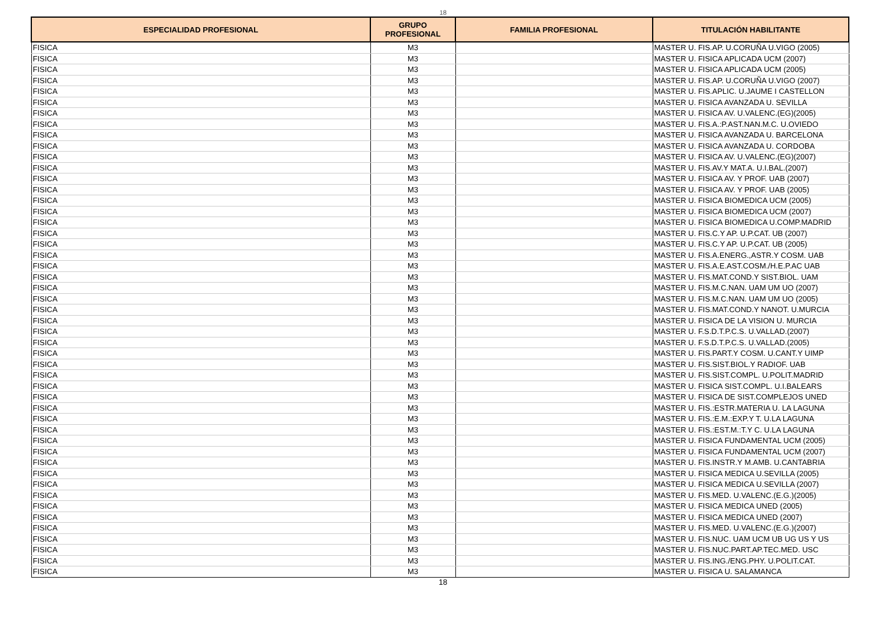18
| ESPECIALIDAD PROFESIONAL | GRUPO PROFESIONAL | FAMILIA PROFESIONAL | TITULACIÓN HABILITANTE |
| --- | --- | --- | --- |
| FISICA | M3 | | MASTER U. FIS.AP. U.CORUÑA U.VIGO (2005) |
| FISICA | M3 | | MASTER U. FISICA APLICADA UCM (2007) |
| FISICA | M3 | | MASTER U. FISICA APLICADA UCM (2005) |
| FISICA | M3 | | MASTER U. FIS.AP. U.CORUÑA U.VIGO (2007) |
| FISICA | M3 | | MASTER U. FIS.APLIC. U.JAUME I CASTELLON |
| FISICA | M3 | | MASTER U. FISICA AVANZADA U. SEVILLA |
| FISICA | M3 | | MASTER U. FISICA AV. U.VALENC.(EG)(2005) |
| FISICA | M3 | | MASTER U. FIS.A.:P.AST.NAN.M.C. U.OVIEDO |
| FISICA | M3 | | MASTER U. FISICA AVANZADA U. BARCELONA |
| FISICA | M3 | | MASTER U. FISICA AVANZADA U. CORDOBA |
| FISICA | M3 | | MASTER U. FISICA AV. U.VALENC.(EG)(2007) |
| FISICA | M3 | | MASTER U. FIS.AV.Y MAT.A. U.I.BAL.(2007) |
| FISICA | M3 | | MASTER U. FISICA AV. Y PROF. UAB (2007) |
| FISICA | M3 | | MASTER U. FISICA AV. Y PROF. UAB (2005) |
| FISICA | M3 | | MASTER U. FISICA BIOMEDICA UCM (2005) |
| FISICA | M3 | | MASTER U. FISICA BIOMEDICA UCM (2007) |
| FISICA | M3 | | MASTER U. FISICA BIOMEDICA U.COMP.MADRID |
| FISICA | M3 | | MASTER U. FIS.C.Y AP. U.P.CAT. UB (2007) |
| FISICA | M3 | | MASTER U. FIS.C.Y AP. U.P.CAT. UB (2005) |
| FISICA | M3 | | MASTER U. FIS.A.ENERG.,ASTR.Y COSM. UAB |
| FISICA | M3 | | MASTER U. FIS.A.E.AST.COSM./H.E.P.AC UAB |
| FISICA | M3 | | MASTER U. FIS.MAT.COND.Y SIST.BIOL. UAM |
| FISICA | M3 | | MASTER U. FIS.M.C.NAN. UAM UM UO (2007) |
| FISICA | M3 | | MASTER U. FIS.M.C.NAN. UAM UM UO (2005) |
| FISICA | M3 | | MASTER U. FIS.MAT.COND.Y NANOT. U.MURCIA |
| FISICA | M3 | | MASTER U. FISICA DE LA VISION U. MURCIA |
| FISICA | M3 | | MASTER U. F.S.D.T.P.C.S. U.VALLAD.(2007) |
| FISICA | M3 | | MASTER U. F.S.D.T.P.C.S. U.VALLAD.(2005) |
| FISICA | M3 | | MASTER U. FIS.PART.Y COSM. U.CANT.Y UIMP |
| FISICA | M3 | | MASTER U. FIS.SIST.BIOL.Y RADIOF. UAB |
| FISICA | M3 | | MASTER U. FIS.SIST.COMPL. U.POLIT.MADRID |
| FISICA | M3 | | MASTER U. FISICA SIST.COMPL. U.I.BALEARS |
| FISICA | M3 | | MASTER U. FISICA DE SIST.COMPLEJOS UNED |
| FISICA | M3 | | MASTER U. FIS.:ESTR.MATERIA U. LA LAGUNA |
| FISICA | M3 | | MASTER U. FIS.:E.M.:EXP.Y T. U.LA LAGUNA |
| FISICA | M3 | | MASTER U. FIS.:EST.M.:T.Y C. U.LA LAGUNA |
| FISICA | M3 | | MASTER U. FISICA FUNDAMENTAL UCM (2005) |
| FISICA | M3 | | MASTER U. FISICA FUNDAMENTAL UCM (2007) |
| FISICA | M3 | | MASTER U. FIS.INSTR.Y M.AMB. U.CANTABRIA |
| FISICA | M3 | | MASTER U. FISICA MEDICA U.SEVILLA (2005) |
| FISICA | M3 | | MASTER U. FISICA MEDICA U.SEVILLA (2007) |
| FISICA | M3 | | MASTER U. FIS.MED. U.VALENC.(E.G.)(2005) |
| FISICA | M3 | | MASTER U. FISICA MEDICA UNED (2005) |
| FISICA | M3 | | MASTER U. FISICA MEDICA UNED (2007) |
| FISICA | M3 | | MASTER U. FIS.MED. U.VALENC.(E.G.)(2007) |
| FISICA | M3 | | MASTER U. FIS.NUC. UAM UCM UB UG US Y US |
| FISICA | M3 | | MASTER U. FIS.NUC.PART.AP.TEC.MED. USC |
| FISICA | M3 | | MASTER U. FIS.ING./ENG.PHY. U.POLIT.CAT. |
| FISICA | M3 | | MASTER U. FISICA U. SALAMANCA |
18